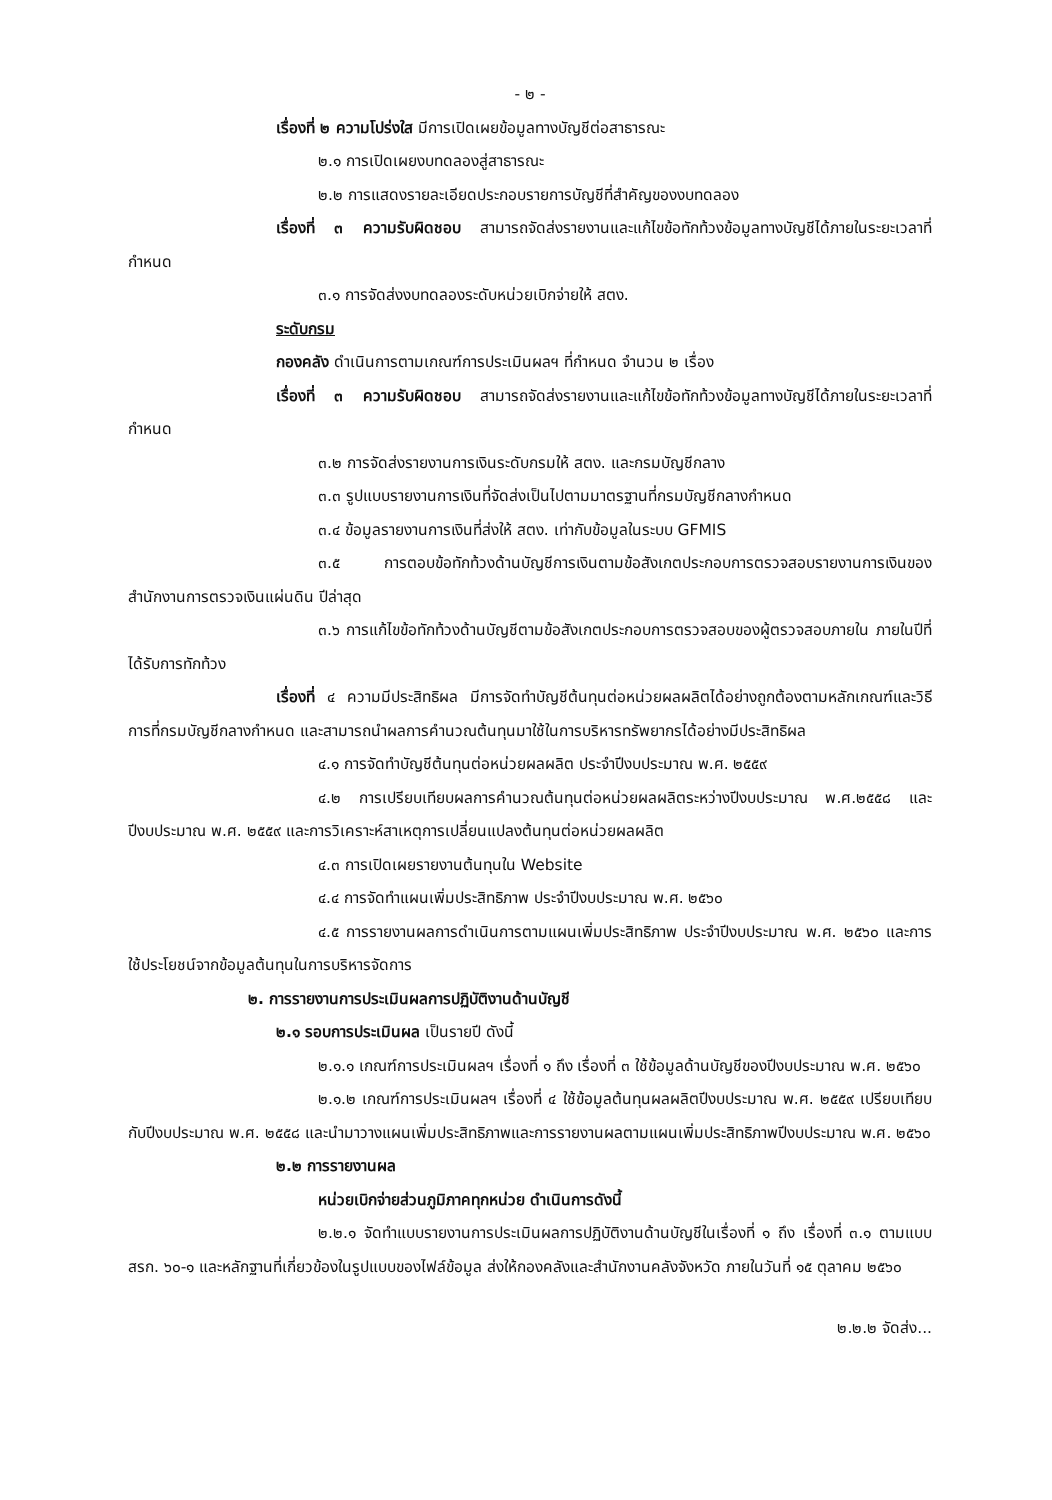- ๒ -
เรื่องที่ ๒ ความโปร่งใส มีการเปิดเผยข้อมูลทางบัญชีต่อสาธารณะ
๒.๑ การเปิดเผยงบทดลองสู่สาธารณะ
๒.๒ การแสดงรายละเอียดประกอบรายการบัญชีที่สำคัญของงบทดลอง
เรื่องที่ ๓ ความรับผิดชอบ สามารถจัดส่งรายงานและแก้ไขข้อทักท้วงข้อมูลทางบัญชีได้ภายในระยะเวลาที่กำหนด
๓.๑ การจัดส่งงบทดลองระดับหน่วยเบิกจ่ายให้ สตง.
ระดับกรม
กองคลัง ดำเนินการตามเกณฑ์การประเมินผลฯ ที่กำหนด จำนวน ๒ เรื่อง
เรื่องที่ ๓ ความรับผิดชอบ สามารถจัดส่งรายงานและแก้ไขข้อทักท้วงข้อมูลทางบัญชีได้ภายในระยะเวลาที่กำหนด
๓.๒ การจัดส่งรายงานการเงินระดับกรมให้ สตง. และกรมบัญชีกลาง
๓.๓ รูปแบบรายงานการเงินที่จัดส่งเป็นไปตามมาตรฐานที่กรมบัญชีกลางกำหนด
๓.๔ ข้อมูลรายงานการเงินที่ส่งให้ สตง. เท่ากับข้อมูลในระบบ GFMIS
๓.๕ การตอบข้อทักท้วงด้านบัญชีการเงินตามข้อสังเกตประกอบการตรวจสอบรายงานการเงินของสำนักงานการตรวจเงินแผ่นดิน ปีล่าสุด
๓.๖ การแก้ไขข้อทักท้วงด้านบัญชีตามข้อสังเกตประกอบการตรวจสอบของผู้ตรวจสอบภายใน ภายในปีที่ได้รับการทักท้วง
เรื่องที่ ๔ ความมีประสิทธิผล มีการจัดทำบัญชีต้นทุนต่อหน่วยผลผลิตได้อย่างถูกต้องตามหลักเกณฑ์และวิธีการที่กรมบัญชีกลางกำหนด และสามารถนำผลการคำนวณต้นทุนมาใช้ในการบริหารทรัพยากรได้อย่างมีประสิทธิผล
๔.๑ การจัดทำบัญชีต้นทุนต่อหน่วยผลผลิต ประจำปีงบประมาณ พ.ศ. ๒๕๕๙
๔.๒ การเปรียบเทียบผลการคำนวณต้นทุนต่อหน่วยผลผลิตระหว่างปีงบประมาณ พ.ศ.๒๕๕๘ และปีงบประมาณ พ.ศ. ๒๕๕๙ และการวิเคราะห์สาเหตุการเปลี่ยนแปลงต้นทุนต่อหน่วยผลผลิต
๔.๓ การเปิดเผยรายงานต้นทุนใน Website
๔.๔ การจัดทำแผนเพิ่มประสิทธิภาพ ประจำปีงบประมาณ พ.ศ. ๒๕๖๐
๔.๕ การรายงานผลการดำเนินการตามแผนเพิ่มประสิทธิภาพ ประจำปีงบประมาณ พ.ศ. ๒๕๖๐ และการใช้ประโยชน์จากข้อมูลต้นทุนในการบริหารจัดการ
๒. การรายงานการประเมินผลการปฏิบัติงานด้านบัญชี
๒.๑ รอบการประเมินผล เป็นรายปี ดังนี้
๒.๑.๑ เกณฑ์การประเมินผลฯ เรื่องที่ ๑ ถึง เรื่องที่ ๓ ใช้ข้อมูลด้านบัญชีของปีงบประมาณ พ.ศ. ๒๕๖๐
๒.๑.๒ เกณฑ์การประเมินผลฯ เรื่องที่ ๔ ใช้ข้อมูลต้นทุนผลผลิตปีงบประมาณ พ.ศ. ๒๕๕๙ เปรียบเทียบกับปีงบประมาณ พ.ศ. ๒๕๕๘ และนำมาวางแผนเพิ่มประสิทธิภาพและการรายงานผลตามแผนเพิ่มประสิทธิภาพปีงบประมาณ พ.ศ. ๒๕๖๐
๒.๒ การรายงานผล
หน่วยเบิกจ่ายส่วนภูมิภาคทุกหน่วย ดำเนินการดังนี้
๒.๒.๑ จัดทำแบบรายงานการประเมินผลการปฏิบัติงานด้านบัญชีในเรื่องที่ ๑ ถึง เรื่องที่ ๓.๑ ตามแบบ สรก. ๖๐-๑ และหลักฐานที่เกี่ยวข้องในรูปแบบของไฟล์ข้อมูล ส่งให้กองคลังและสำนักงานคลังจังหวัด ภายในวันที่ ๑๕ ตุลาคม ๒๕๖๐
๒.๒.๒ จัดส่ง...